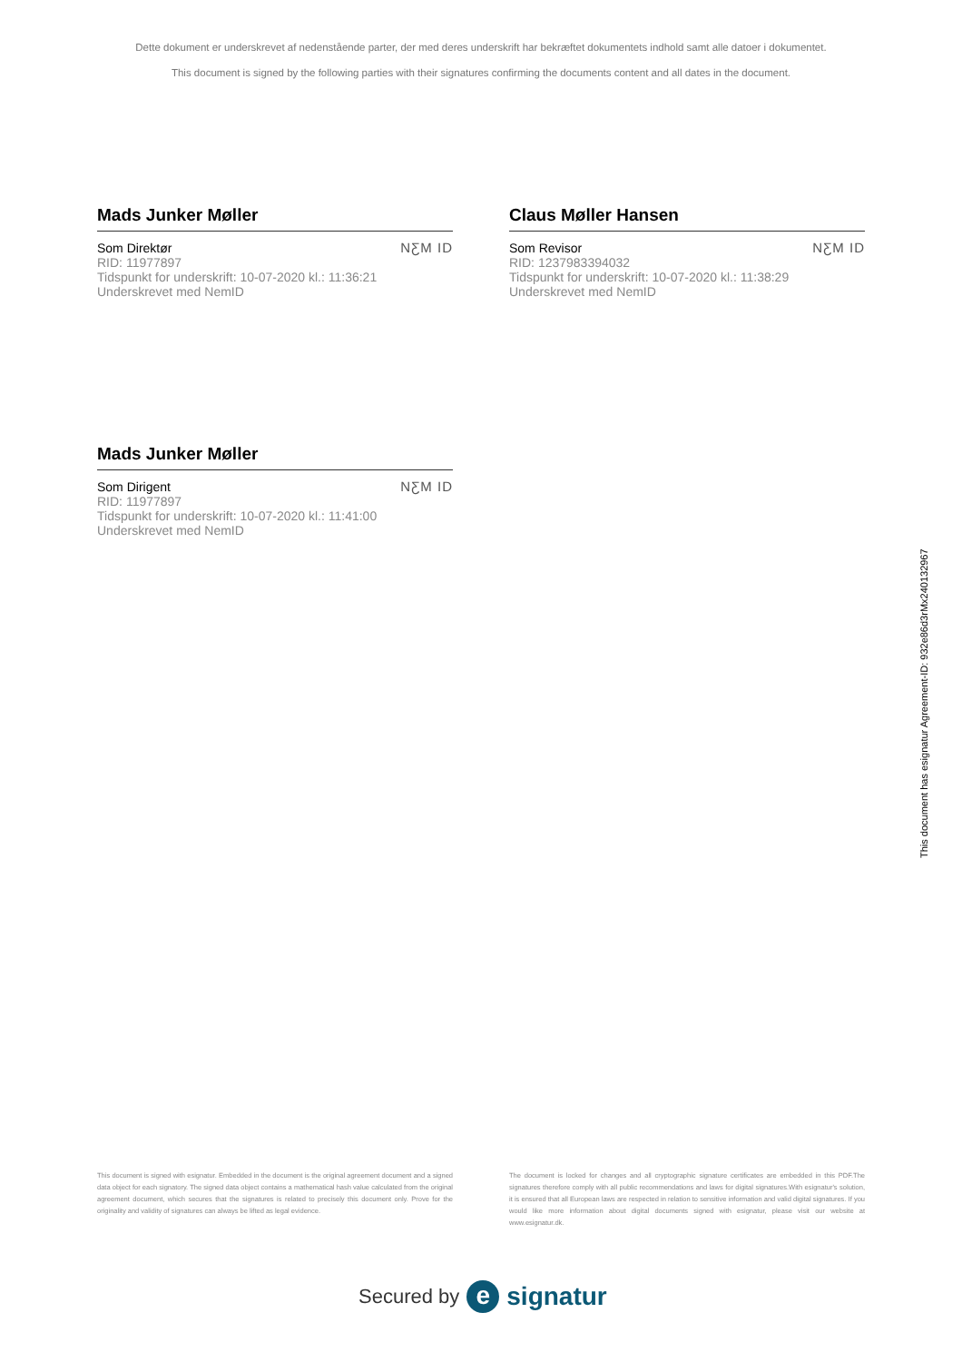Dette dokument er underskrevet af nedenstående parter, der med deres underskrift har bekræftet dokumentets indhold samt alle datoer i dokumentet.
This document is signed by the following parties with their signatures confirming the documents content and all dates in the document.
Mads Junker Møller
Som Direktør
RID: 11977897
Tidspunkt for underskrift: 10-07-2020 kl.: 11:36:21
Underskrevet med NemID
NƸM ID
Claus Møller Hansen
Som Revisor
RID: 1237983394032
Tidspunkt for underskrift: 10-07-2020 kl.: 11:38:29
Underskrevet med NemID
NƸM ID
Mads Junker Møller
Som Dirigent
RID: 11977897
Tidspunkt for underskrift: 10-07-2020 kl.: 11:41:00
Underskrevet med NemID
NƸM ID
This document is signed with esignatur. Embedded in the document is the original agreement document and a signed data object for each signatory. The signed data object contains a mathematical hash value calculated from the original agreement document, which secures that the signatures is related to precisely this document only. Prove for the originality and validity of signatures can always be lifted as legal evidence.
The document is locked for changes and all cryptographic signature certificates are embedded in this PDF.The signatures therefore comply with all public recommendations and laws for digital signatures.With esignatur's solution, it is ensured that all European laws are respected in relation to sensitive information and valid digital signatures. If you would like more information about digital documents signed with esignatur, please visit our website at www.esignatur.dk.
Secured by e signatur
This document has esignatur Agreement-ID: 932e86d3rMx240132967